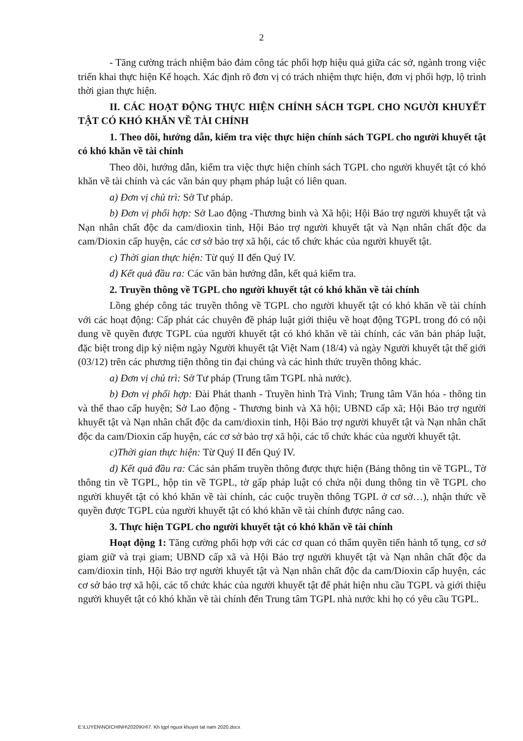2
- Tăng cường trách nhiệm bảo đảm công tác phối hợp hiệu quả giữa các sở, ngành trong việc triển khai thực hiện Kế hoạch. Xác định rõ đơn vị có trách nhiệm thực hiện, đơn vị phối hợp, lộ trình thời gian thực hiện.
II. CÁC HOẠT ĐỘNG THỰC HIỆN CHÍNH SÁCH TGPL CHO NGƯỜI KHUYẾT TẬT CÓ KHÓ KHĂN VỀ TÀI CHÍNH
1. Theo dõi, hướng dẫn, kiểm tra việc thực hiện chính sách TGPL cho người khuyết tật có khó khăn về tài chính
Theo dõi, hướng dẫn, kiểm tra việc thực hiện chính sách TGPL cho người khuyết tật có khó khăn về tài chính và các văn bản quy phạm pháp luật có liên quan.
a) Đơn vị chủ trì: Sở Tư pháp.
b) Đơn vị phối hợp: Sở Lao động -Thương binh và Xã hội; Hội Bảo trợ người khuyết tật và Nạn nhân chất độc da cam/dioxin tỉnh, Hội Bảo trợ người khuyết tật và Nạn nhân chất độc da cam/Dioxin cấp huyện, các cơ sở bảo trợ xã hội, các tổ chức khác của người khuyết tật.
c) Thời gian thực hiện: Từ quý II đến Quý IV.
d) Kết quả đầu ra: Các văn bản hướng dẫn, kết quả kiểm tra.
2. Truyền thông về TGPL cho người khuyết tật có khó khăn về tài chính
Lồng ghép công tác truyền thông về TGPL cho người khuyết tật có khó khăn về tài chính với các hoạt động: Cấp phát các chuyên đề pháp luật giới thiệu về hoạt động TGPL trong đó có nội dung về quyền được TGPL của người khuyết tật có khó khăn về tài chính, các văn bản pháp luật, đặc biệt trong dịp kỷ niệm ngày Người khuyết tật Việt Nam (18/4) và ngày Người khuyết tật thế giới (03/12) trên các phương tiện thông tin đại chúng và các hình thức truyền thông khác.
a) Đơn vị chủ trì: Sở Tư pháp (Trung tâm TGPL nhà nước).
b) Đơn vị phối hợp: Đài Phát thanh - Truyền hình Trà Vinh; Trung tâm Văn hóa - thông tin và thể thao cấp huyện; Sở Lao động - Thương binh và Xã hội; UBND cấp xã; Hội Bảo trợ người khuyết tật và Nạn nhân chất độc da cam/dioxin tỉnh, Hội Bảo trợ người khuyết tật và Nạn nhân chất độc da cam/Dioxin cấp huyện, các cơ sở bảo trợ xã hội, các tổ chức khác của người khuyết tật.
c)Thời gian thực hiện: Từ Quý II đến Quý IV.
d) Kết quả đầu ra: Các sản phẩm truyền thông được thực hiện (Bảng thông tin về TGPL, Tờ thông tin về TGPL, hộp tin về TGPL, tờ gấp pháp luật có chứa nội dung thông tin về TGPL cho người khuyết tật có khó khăn về tài chính, các cuộc truyền thông TGPL ở cơ sở…), nhận thức về quyền được TGPL của người khuyết tật có khó khăn về tài chính được nâng cao.
3. Thực hiện TGPL cho người khuyết tật có khó khăn về tài chính
Hoạt động 1: Tăng cường phối hợp với các cơ quan có thẩm quyền tiến hành tố tụng, cơ sở giam giữ và trại giam; UBND cấp xã và Hội Bảo trợ người khuyết tật và Nạn nhân chất độc da cam/dioxin tỉnh, Hội Bảo trợ người khuyết tật và Nạn nhân chất độc da cam/Dioxin cấp huyện, các cơ sở bảo trợ xã hội, các tổ chức khác của người khuyết tật để phát hiện nhu cầu TGPL và giới thiệu người khuyết tật có khó khăn về tài chính đến Trung tâm TGPL nhà nước khi họ có yêu cầu TGPL.
E:\LUYEN\NOICHINH\2020\KH\7. Kh tgpl nguoi khuyet tat nam 2020.docx